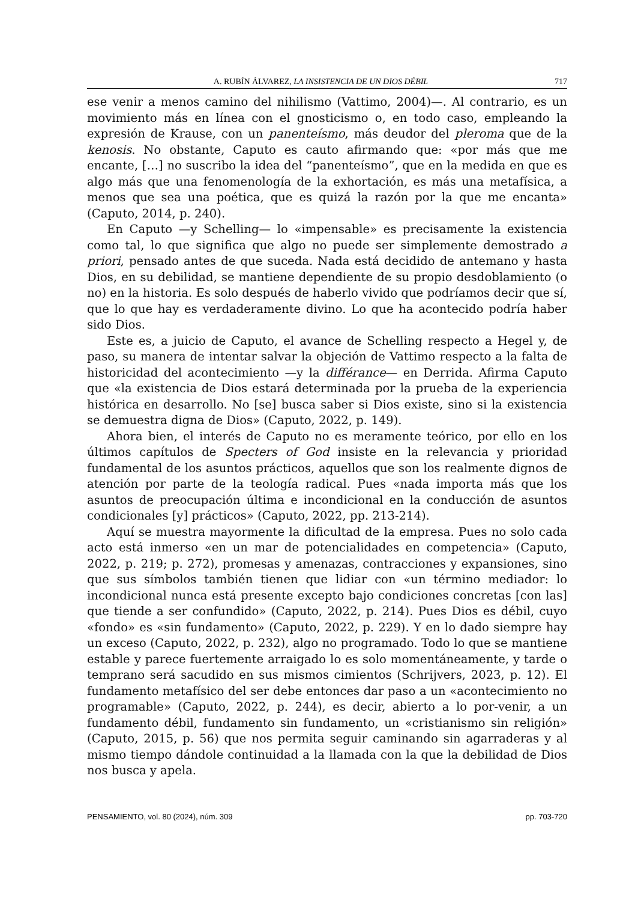A. RUBÍN ÁLVAREZ, LA INSISTENCIA DE UN DIOS DÉBIL 717
ese venir a menos camino del nihilismo (Vattimo, 2004)—. Al contrario, es un movimiento más en línea con el gnosticismo o, en todo caso, empleando la expresión de Krause, con un panenteísmo, más deudor del pleroma que de la kenosis. No obstante, Caputo es cauto afirmando que: «por más que me encante, […] no suscribo la idea del “panenteísmo”, que en la medida en que es algo más que una fenomenología de la exhortación, es más una metafísica, a menos que sea una poética, que es quizá la razón por la que me encanta» (Caputo, 2014, p. 240).
En Caputo —y Schelling— lo «impensable» es precisamente la existencia como tal, lo que significa que algo no puede ser simplemente demostrado a priori, pensado antes de que suceda. Nada está decidido de antemano y hasta Dios, en su debilidad, se mantiene dependiente de su propio desdoblamiento (o no) en la historia. Es solo después de haberlo vivido que podríamos decir que sí, que lo que hay es verdaderamente divino. Lo que ha acontecido podría haber sido Dios.
Este es, a juicio de Caputo, el avance de Schelling respecto a Hegel y, de paso, su manera de intentar salvar la objeción de Vattimo respecto a la falta de historicidad del acontecimiento —y la différance— en Derrida. Afirma Caputo que «la existencia de Dios estará determinada por la prueba de la experiencia histórica en desarrollo. No [se] busca saber si Dios existe, sino si la existencia se demuestra digna de Dios» (Caputo, 2022, p. 149).
Ahora bien, el interés de Caputo no es meramente teórico, por ello en los últimos capítulos de Specters of God insiste en la relevancia y prioridad fundamental de los asuntos prácticos, aquellos que son los realmente dignos de atención por parte de la teología radical. Pues «nada importa más que los asuntos de preocupación última e incondicional en la conducción de asuntos condicionales [y] prácticos» (Caputo, 2022, pp. 213-214).
Aquí se muestra mayormente la dificultad de la empresa. Pues no solo cada acto está inmerso «en un mar de potencialidades en competencia» (Caputo, 2022, p. 219; p. 272), promesas y amenazas, contracciones y expansiones, sino que sus símbolos también tienen que lidiar con «un término mediador: lo incondicional nunca está presente excepto bajo condiciones concretas [con las] que tiende a ser confundido» (Caputo, 2022, p. 214). Pues Dios es débil, cuyo «fondo» es «sin fundamento» (Caputo, 2022, p. 229). Y en lo dado siempre hay un exceso (Caputo, 2022, p. 232), algo no programado. Todo lo que se mantiene estable y parece fuertemente arraigado lo es solo momentáneamente, y tarde o temprano será sacudido en sus mismos cimientos (Schrijvers, 2023, p. 12). El fundamento metafísico del ser debe entonces dar paso a un «acontecimiento no programable» (Caputo, 2022, p. 244), es decir, abierto a lo por-venir, a un fundamento débil, fundamento sin fundamento, un «cristianismo sin religión» (Caputo, 2015, p. 56) que nos permita seguir caminando sin agarraderas y al mismo tiempo dándole continuidad a la llamada con la que la debilidad de Dios nos busca y apela.
PENSAMIENTO, vol. 80 (2024), núm. 309 pp. 703-720